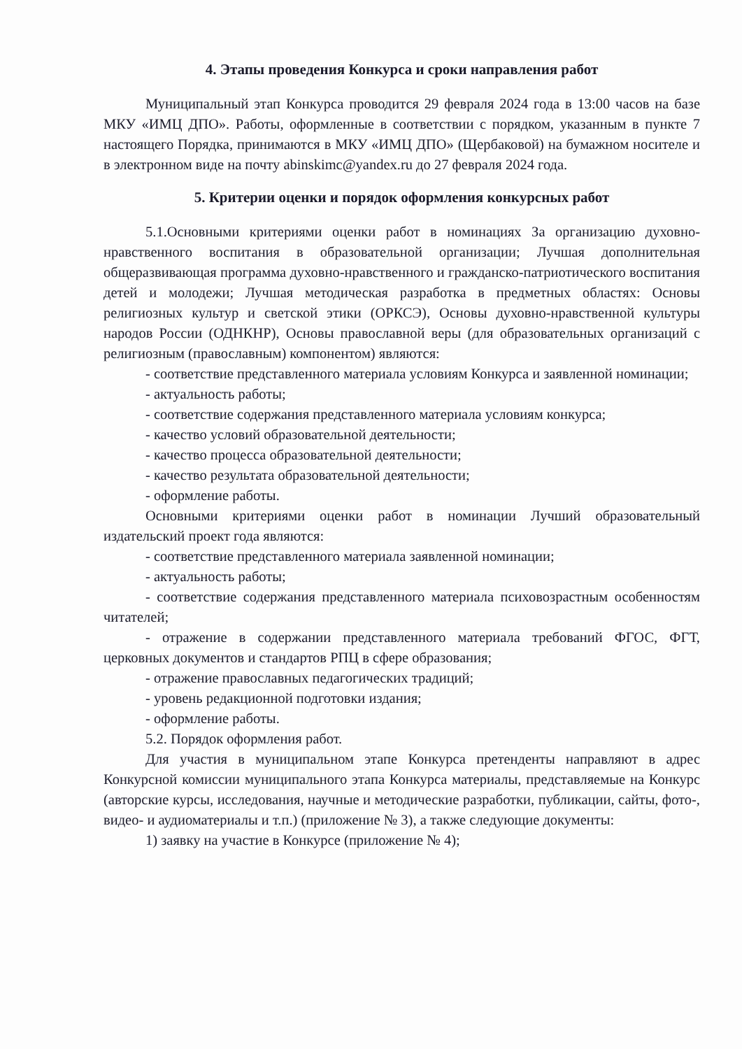4. Этапы проведения Конкурса и сроки направления работ
Муниципальный этап Конкурса проводится 29 февраля 2024 года в 13:00 часов на базе МКУ «ИМЦ ДПО». Работы, оформленные в соответствии с порядком, указанным в пункте 7 настоящего Порядка, принимаются в МКУ «ИМЦ ДПО» (Щербаковой) на бумажном носителе и в электронном виде на почту abinskimc@yandex.ru до 27 февраля 2024 года.
5. Критерии оценки и порядок оформления конкурсных работ
5.1.Основными критериями оценки работ в номинациях За организацию духовно-нравственного воспитания в образовательной организации; Лучшая дополнительная общеразвивающая программа духовно-нравственного и гражданско-патриотического воспитания детей и молодежи; Лучшая методическая разработка в предметных областях: Основы религиозных культур и светской этики (ОРКСЭ), Основы духовно-нравственной культуры народов России (ОДНКНР), Основы православной веры (для образовательных организаций с религиозным (православным) компонентом) являются:
- соответствие представленного материала условиям Конкурса и заявленной номинации;
- актуальность работы;
- соответствие содержания представленного материала условиям конкурса;
- качество условий образовательной деятельности;
- качество процесса образовательной деятельности;
- качество результата образовательной деятельности;
- оформление работы.
Основными критериями оценки работ в номинации Лучший образовательный издательский проект года являются:
- соответствие представленного материала заявленной номинации;
- актуальность работы;
- соответствие содержания представленного материала психовозрастным особенностям читателей;
- отражение в содержании представленного материала требований ФГОС, ФГТ, церковных документов и стандартов РПЦ в сфере образования;
- отражение православных педагогических традиций;
- уровень редакционной подготовки издания;
- оформление работы.
5.2. Порядок оформления работ.
Для участия в муниципальном этапе Конкурса претенденты направляют в адрес Конкурсной комиссии муниципального этапа Конкурса материалы, представляемые на Конкурс (авторские курсы, исследования, научные и методические разработки, публикации, сайты, фото-, видео- и аудиоматериалы и т.п.) (приложение № 3), а также следующие документы:
1) заявку на участие в Конкурсе (приложение № 4);